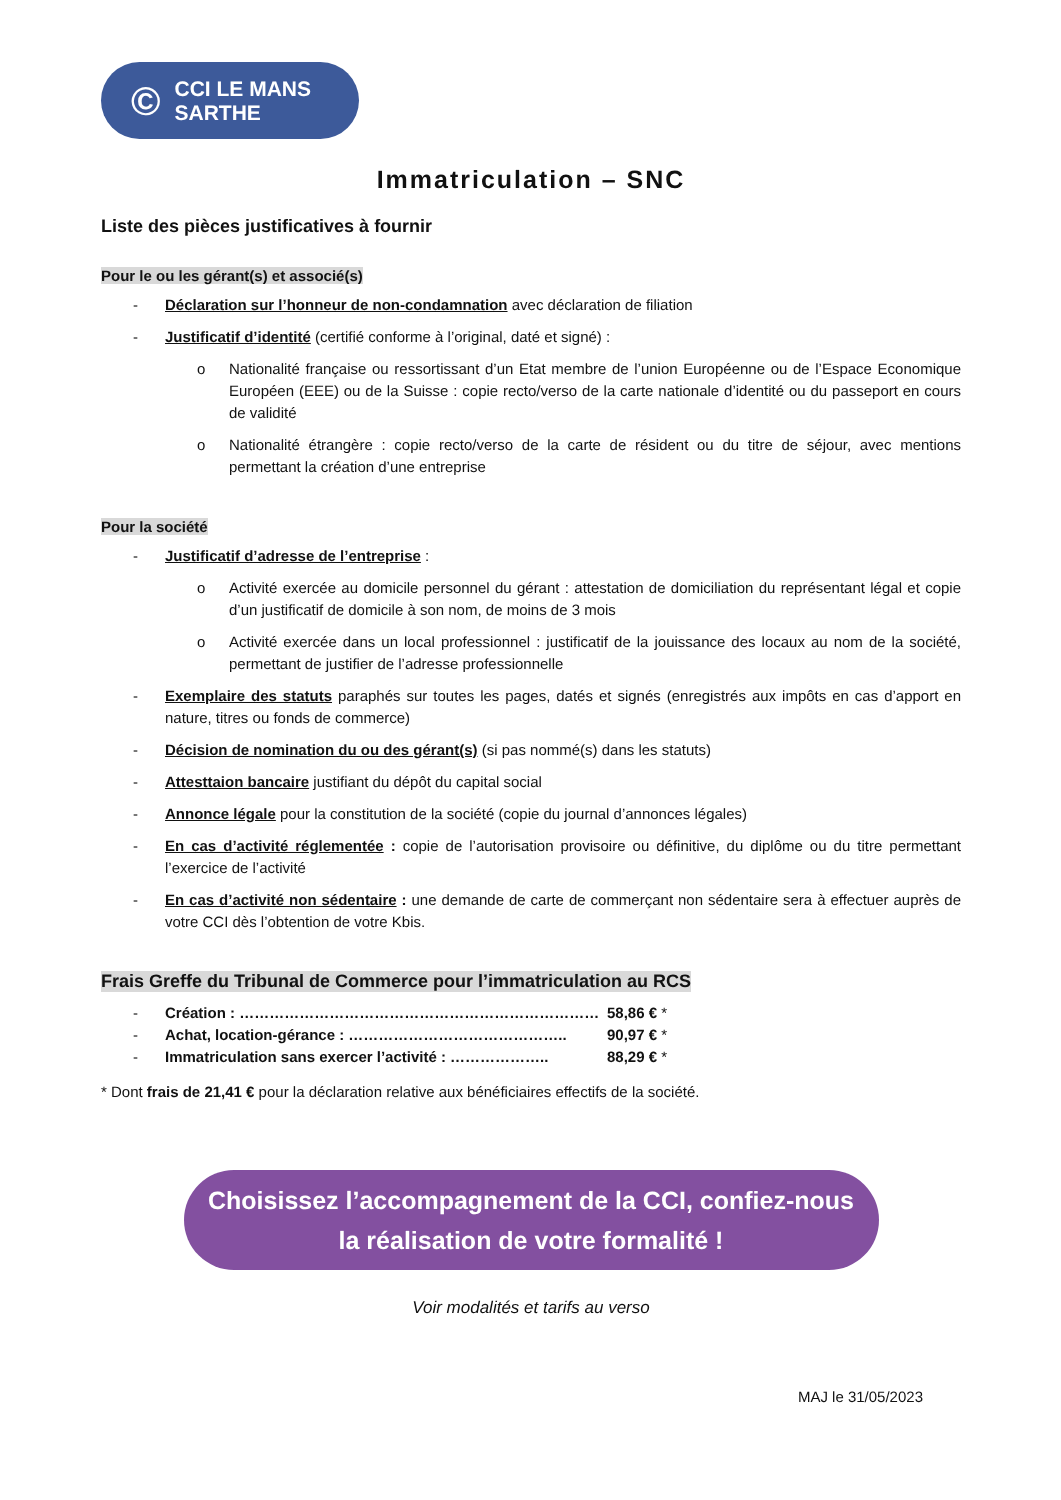© CCI LE MANS
SARTHE
Immatriculation – SNC
Liste des pièces justificatives à fournir
Pour le ou les gérant(s) et associé(s)
- Déclaration sur l’honneur de non-condamnation avec déclaration de filiation
- Justificatif d’identité (certifié conforme à l’original, daté et signé) :
o Nationalité française ou ressortissant d’un Etat membre de l’union Européenne ou de l’Espace Economique Européen (EEE) ou de la Suisse : copie recto/verso de la carte nationale d’identité ou du passeport en cours de validité
o Nationalité étrangère : copie recto/verso de la carte de résident ou du titre de séjour, avec mentions permettant la création d’une entreprise
Pour la société
- Justificatif d’adresse de l’entreprise :
o Activité exercée au domicile personnel du gérant : attestation de domiciliation du représentant légal et copie d’un justificatif de domicile à son nom, de moins de 3 mois
o Activité exercée dans un local professionnel : justificatif de la jouissance des locaux au nom de la société, permettant de justifier de l’adresse professionnelle
- Exemplaire des statuts paraphés sur toutes les pages, datés et signés (enregistrés aux impôts en cas d’apport en nature, titres ou fonds de commerce)
- Décision de nomination du ou des gérant(s) (si pas nommé(s) dans les statuts)
- Attesttaion bancaire justifiant du dépôt du capital social
- Annonce légale pour la constitution de la société (copie du journal d’annonces légales)
- En cas d’activité réglementée : copie de l’autorisation provisoire ou définitive, du diplôme ou du titre permettant l’exercice de l’activité
- En cas d’activité non sédentaire : une demande de carte de commerçant non sédentaire sera à effectuer auprès de votre CCI dès l’obtention de votre Kbis.
Frais Greffe du Tribunal de Commerce pour l’immatriculation au RCS
- Création : ……………………………………………………………… 58,86 € *
- Achat, location-gérance : …………………………………….. 90,97 € *
- Immatriculation sans exercer l’activité : ……………….. 88,29 € *
* Dont frais de 21,41 € pour la déclaration relative aux bénéficiaires effectifs de la société.
Choisissez l’accompagnement de la CCI, confiez-nous
la réalisation de votre formalité !
Voir modalités et tarifs au verso
MAJ le 31/05/2023